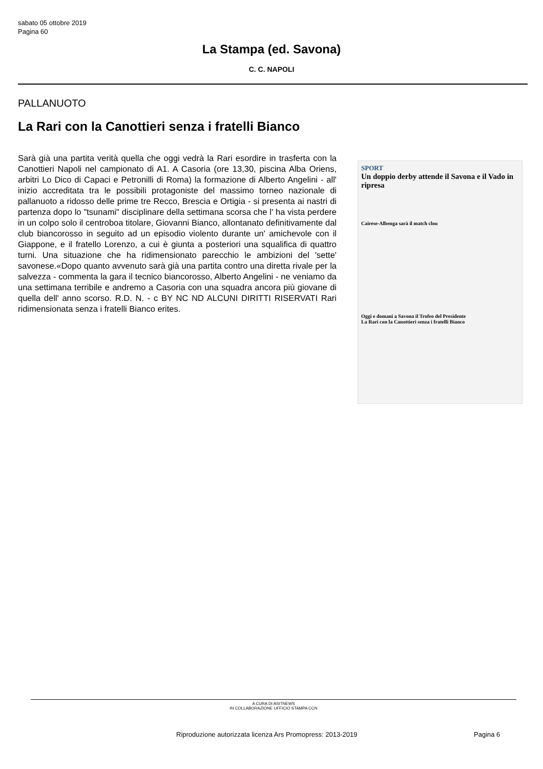sabato 05 ottobre 2019
Pagina 60
La Stampa (ed. Savona)
C. C. NAPOLI
PALLANUOTO
La Rari con la Canottieri senza i fratelli Bianco
Sarà già una partita verità quella che oggi vedrà la Rari esordire in trasferta con la Canottieri Napoli nel campionato di A1. A Casoria (ore 13,30, piscina Alba Oriens, arbitri Lo Dico di Capaci e Petronilli di Roma) la formazione di Alberto Angelini - all' inizio accreditata tra le possibili protagoniste del massimo torneo nazionale di pallanuoto a ridosso delle prime tre Recco, Brescia e Ortigia - si presenta ai nastri di partenza dopo lo "tsunami" disciplinare della settimana scorsa che l' ha vista perdere in un colpo solo il centroboa titolare, Giovanni Bianco, allontanato definitivamente dal club biancorosso in seguito ad un episodio violento durante un' amichevole con il Giappone, e il fratello Lorenzo, a cui è giunta a posteriori una squalifica di quattro turni. Una situazione che ha ridimensionato parecchio le ambizioni del 'sette' savonese.«Dopo quanto avvenuto sarà già una partita contro una diretta rivale per la salvezza - commenta la gara il tecnico biancorosso, Alberto Angelini - ne veniamo da una settimana terribile e andremo a Casoria con una squadra ancora più giovane di quella dell' anno scorso. R.D. N. - c BY NC ND ALCUNI DIRITTI RISERVATI Rari ridimensionata senza i fratelli Bianco erites.
SPORT
Un doppio derby attende il Savona e il Vado in ripresa
Cairese-Albenga sarà il match clou
Oggi e domani a Savona il Trofeo del Presidente
La Rari con la Canottieri senza i fratelli Bianco
A CURA DI ASITNEWS
IN COLLABORAZIONE UFFICIO STAMPA CCN
Riproduzione autorizzata licenza Ars Promopress: 2013-2019
Pagina 6